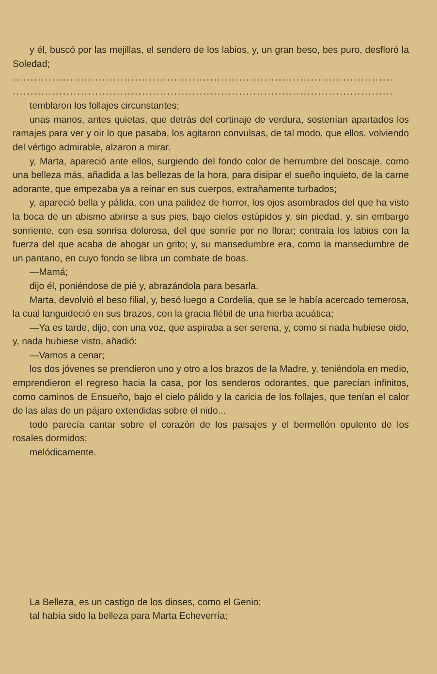y él, buscó por las mejillas, el sendero de los labios, y, un gran beso, bes puro, desfloró la Soledad;
..........................................................................................................
..........................................................................................................
temblaron los follajes circunstantes;
unas manos, antes quietas, que detrás del cortinaje de verdura, sostenían apartados los ramajes para ver y oir lo que pasaba, los agitaron convulsas, de tal modo, que ellos, volviendo del vértigo admirable, alzaron a mirar.
y, Marta, apareció ante ellos, surgiendo del fondo color de herrumbre del boscaje, como una belleza más, añadida a las bellezas de la hora, para disipar el sueño inquieto, de la carne adorante, que empezaba ya a reinar en sus cuerpos, extrañamente turbados;
y, apareció bella y pálida, con una palidez de horror, los ojos asombrados del que ha visto la boca de un abismo abrirse a sus pies, bajo cielos estúpidos y, sin piedad, y, sin embargo sonriente, con esa sonrisa dolorosa, del que sonríe por no llorar; contraía los labios con la fuerza del que acaba de ahogar un grito; y, su mansedumbre era, como la mansedumbre de un pantano, en cuyo fondo se libra un combate de boas.
—Mamá;
dijo él, poniéndose de pié y, abrazándola para besarla.
Marta, devolvió el beso filial, y, besó luego a Cordelia, que se le había acercado temerosa, la cual languideció en sus brazos, con la gracia flébil de una hierba acuática;
—Ya es tarde, dijo, con una voz, que aspiraba a ser serena, y, como si nada hubiese oido, y, nada hubiese visto, añadió:
—Vamos a cenar;
los dos jóvenes se prendieron uno y otro a los brazos de la Madre, y, teniéndola en medio, emprendieron el regreso hacia la casa, por los senderos odorantes, que parecían infinitos, como caminos de Ensueño, bajo el cielo pálido y la caricia de los follajes, que tenían el calor de las alas de un pájaro extendidas sobre el nido...
todo parecía cantar sobre el corazón de los paisajes y el bermellón opulento de los rosales dormidos;
melódicamente.
La Belleza, es un castigo de los dioses, como el Genio;
tal había sido la belleza para Marta Echeverría;